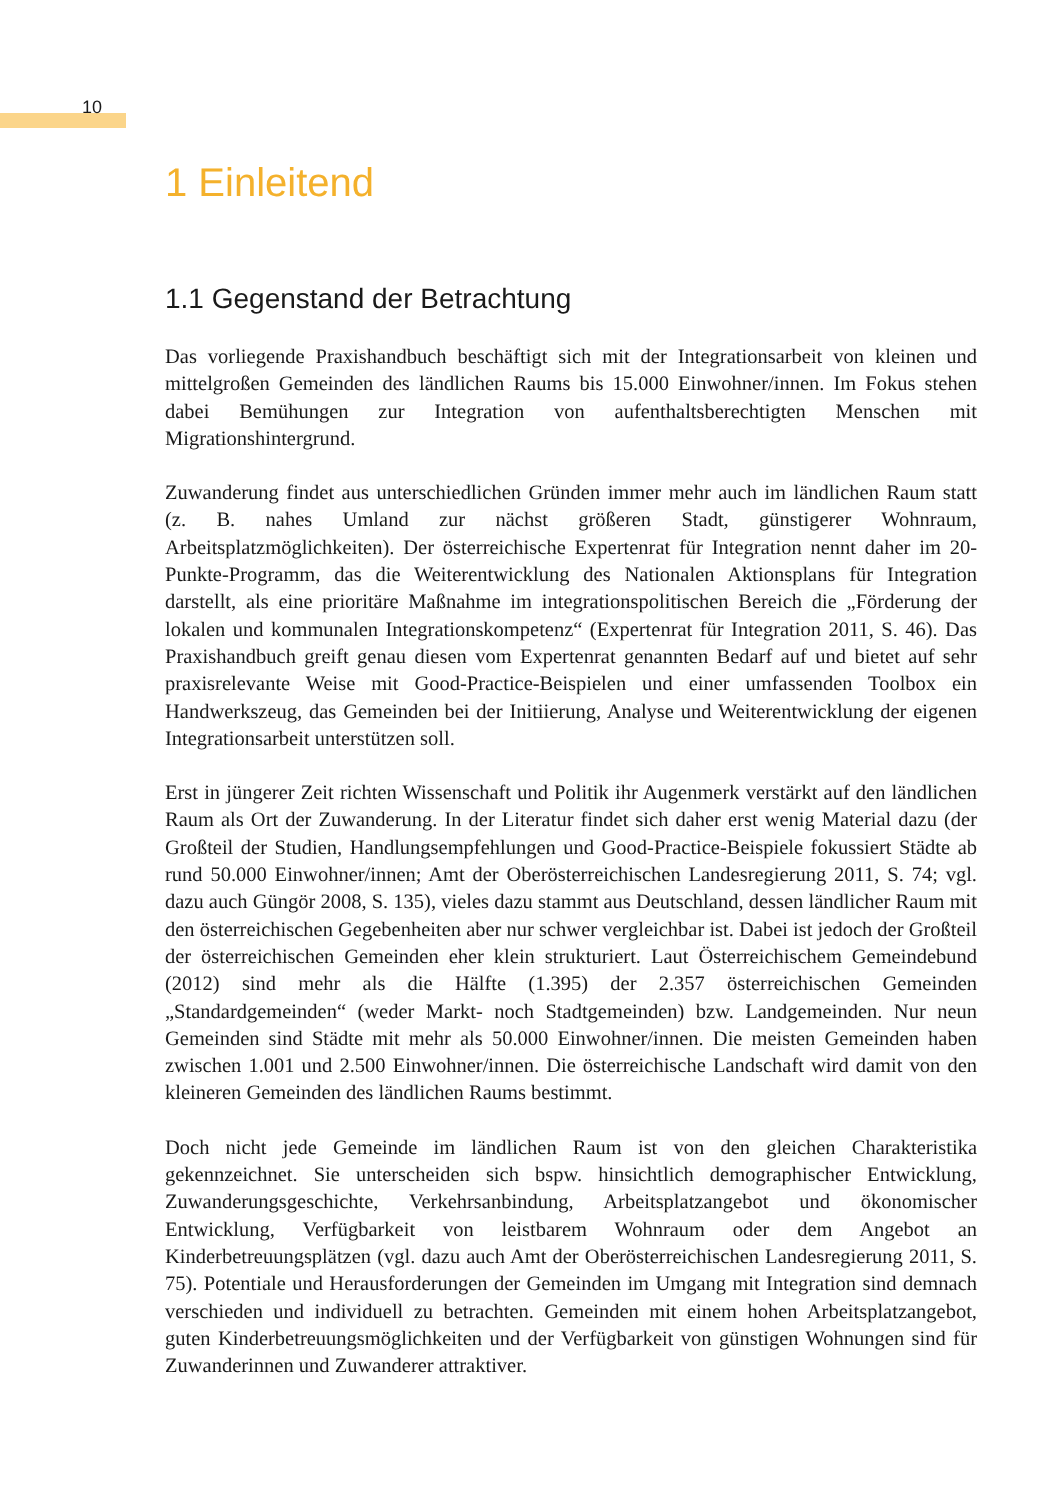10
1 Einleitend
1.1 Gegenstand der Betrachtung
Das vorliegende Praxishandbuch beschäftigt sich mit der Integrationsarbeit von kleinen und mittelgroßen Gemeinden des ländlichen Raums bis 15.000 Einwohner/innen. Im Fokus stehen dabei Bemühungen zur Integration von aufenthaltsberechtigten Menschen mit Migrationshintergrund.
Zuwanderung findet aus unterschiedlichen Gründen immer mehr auch im ländlichen Raum statt (z. B. nahes Umland zur nächst größeren Stadt, günstigerer Wohnraum, Arbeitsplatzmöglichkeiten). Der österreichische Expertenrat für Integration nennt daher im 20-Punkte-Programm, das die Weiterentwicklung des Nationalen Aktionsplans für Integration darstellt, als eine prioritäre Maßnahme im integrationspolitischen Bereich die „Förderung der lokalen und kommunalen Integrationskompetenz“ (Expertenrat für Integration 2011, S. 46). Das Praxishandbuch greift genau diesen vom Expertenrat genannten Bedarf auf und bietet auf sehr praxisrelevante Weise mit Good-Practice-Beispielen und einer umfassenden Toolbox ein Handwerkszeug, das Gemeinden bei der Initiierung, Analyse und Weiterentwicklung der eigenen Integrationsarbeit unterstützen soll.
Erst in jüngerer Zeit richten Wissenschaft und Politik ihr Augenmerk verstärkt auf den ländlichen Raum als Ort der Zuwanderung. In der Literatur findet sich daher erst wenig Material dazu (der Großteil der Studien, Handlungsempfehlungen und Good-Practice-Beispiele fokussiert Städte ab rund 50.000 Einwohner/innen; Amt der Oberösterreichischen Landesregierung 2011, S. 74; vgl. dazu auch Güngör 2008, S. 135), vieles dazu stammt aus Deutschland, dessen ländlicher Raum mit den österreichischen Gegebenheiten aber nur schwer vergleichbar ist. Dabei ist jedoch der Großteil der österreichischen Gemeinden eher klein strukturiert. Laut Österreichischem Gemeindebund (2012) sind mehr als die Hälfte (1.395) der 2.357 österreichischen Gemeinden „Standardgemeinden“ (weder Markt- noch Stadtgemeinden) bzw. Landgemeinden. Nur neun Gemeinden sind Städte mit mehr als 50.000 Einwohner/innen. Die meisten Gemeinden haben zwischen 1.001 und 2.500 Einwohner/innen. Die österreichische Landschaft wird damit von den kleineren Gemeinden des ländlichen Raums bestimmt.
Doch nicht jede Gemeinde im ländlichen Raum ist von den gleichen Charakteristika gekennzeichnet. Sie unterscheiden sich bspw. hinsichtlich demographischer Entwicklung, Zuwanderungsgeschichte, Verkehrsanbindung, Arbeitsplatzangebot und ökonomischer Entwicklung, Verfügbarkeit von leistbarem Wohnraum oder dem Angebot an Kinderbetreuungsplätzen (vgl. dazu auch Amt der Oberösterreichischen Landesregierung 2011, S. 75). Potentiale und Herausforderungen der Gemeinden im Umgang mit Integration sind demnach verschieden und individuell zu betrachten. Gemeinden mit einem hohen Arbeitsplatzangebot, guten Kinderbetreuungsmöglichkeiten und der Verfügbarkeit von günstigen Wohnungen sind für Zuwanderinnen und Zuwanderer attraktiver.